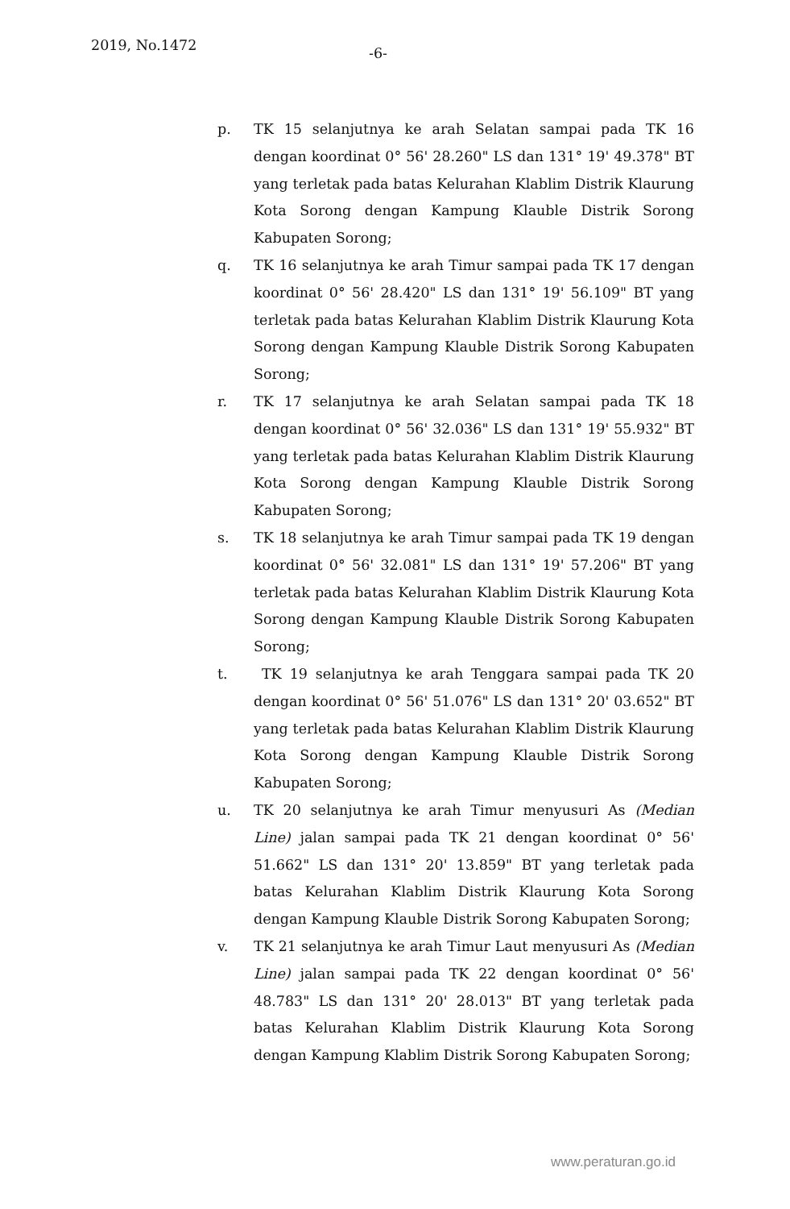2019, No.1472
-6-
p. TK 15 selanjutnya ke arah Selatan sampai pada TK 16 dengan koordinat 0° 56' 28.260" LS dan 131° 19' 49.378" BT yang terletak pada batas Kelurahan Klablim Distrik Klaurung Kota Sorong dengan Kampung Klauble Distrik Sorong Kabupaten Sorong;
q. TK 16 selanjutnya ke arah Timur sampai pada TK 17 dengan koordinat 0° 56' 28.420" LS dan 131° 19' 56.109" BT yang terletak pada batas Kelurahan Klablim Distrik Klaurung Kota Sorong dengan Kampung Klauble Distrik Sorong Kabupaten Sorong;
r. TK 17 selanjutnya ke arah Selatan sampai pada TK 18 dengan koordinat 0° 56' 32.036" LS dan 131° 19' 55.932" BT yang terletak pada batas Kelurahan Klablim Distrik Klaurung Kota Sorong dengan Kampung Klauble Distrik Sorong Kabupaten Sorong;
s. TK 18 selanjutnya ke arah Timur sampai pada TK 19 dengan koordinat 0° 56' 32.081" LS dan 131° 19' 57.206" BT yang terletak pada batas Kelurahan Klablim Distrik Klaurung Kota Sorong dengan Kampung Klauble Distrik Sorong Kabupaten Sorong;
t. TK 19 selanjutnya ke arah Tenggara sampai pada TK 20 dengan koordinat 0° 56' 51.076" LS dan 131° 20' 03.652" BT yang terletak pada batas Kelurahan Klablim Distrik Klaurung Kota Sorong dengan Kampung Klauble Distrik Sorong Kabupaten Sorong;
u. TK 20 selanjutnya ke arah Timur menyusuri As (Median Line) jalan sampai pada TK 21 dengan koordinat 0° 56' 51.662" LS dan 131° 20' 13.859" BT yang terletak pada batas Kelurahan Klablim Distrik Klaurung Kota Sorong dengan Kampung Klauble Distrik Sorong Kabupaten Sorong;
v. TK 21 selanjutnya ke arah Timur Laut menyusuri As (Median Line) jalan sampai pada TK 22 dengan koordinat 0° 56' 48.783" LS dan 131° 20' 28.013" BT yang terletak pada batas Kelurahan Klablim Distrik Klaurung Kota Sorong dengan Kampung Klablim Distrik Sorong Kabupaten Sorong;
www.peraturan.go.id